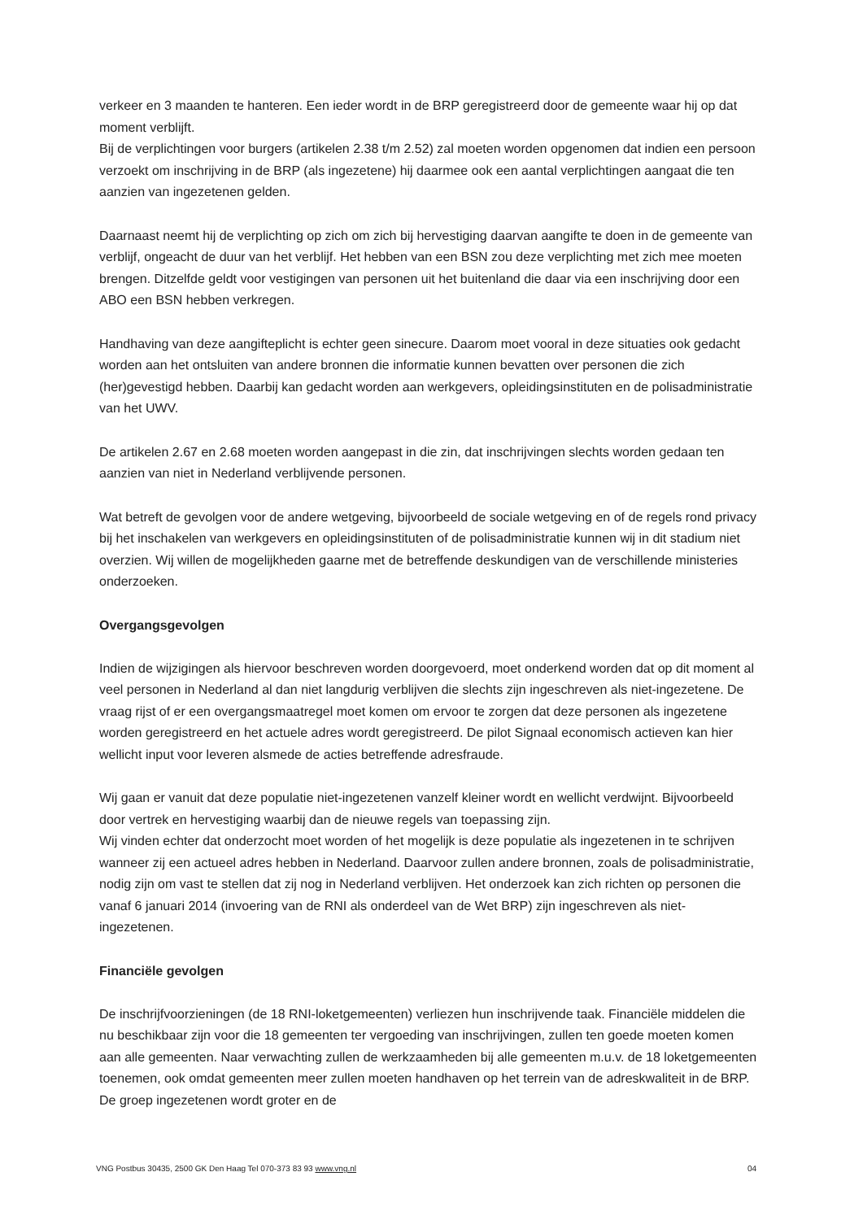verkeer en 3 maanden te hanteren. Een ieder wordt in de BRP geregistreerd door de gemeente waar hij op dat moment verblijft.
Bij de verplichtingen voor burgers (artikelen 2.38 t/m 2.52) zal moeten worden opgenomen dat indien een persoon verzoekt om inschrijving in de BRP (als ingezetene) hij daarmee ook een aantal verplichtingen aangaat die ten aanzien van ingezetenen gelden.
Daarnaast neemt hij de verplichting op zich om zich bij hervestiging daarvan aangifte te doen in de gemeente van verblijf, ongeacht de duur van het verblijf. Het hebben van een BSN zou deze verplichting met zich mee moeten brengen. Ditzelfde geldt voor vestigingen van personen uit het buitenland die daar via een inschrijving door een ABO een BSN hebben verkregen.
Handhaving van deze aangifteplicht is echter geen sinecure. Daarom moet vooral in deze situaties ook gedacht worden aan het ontsluiten van andere bronnen die informatie kunnen bevatten over personen die zich (her)gevestigd hebben. Daarbij kan gedacht worden aan werkgevers, opleidingsinstituten en de polisadministratie van het UWV.
De artikelen 2.67 en 2.68 moeten worden aangepast in die zin, dat inschrijvingen slechts worden gedaan ten aanzien van niet in Nederland verblijvende personen.
Wat betreft de gevolgen voor de andere wetgeving, bijvoorbeeld de sociale wetgeving en of de regels rond privacy bij het inschakelen van werkgevers en opleidingsinstituten of de polisadministratie kunnen wij in dit stadium niet overzien. Wij willen de mogelijkheden gaarne met de betreffende deskundigen van de verschillende ministeries onderzoeken.
Overgangsgevolgen
Indien de wijzigingen als hiervoor beschreven worden doorgevoerd, moet onderkend worden dat op dit moment al veel personen in Nederland al dan niet langdurig verblijven die slechts zijn ingeschreven als niet-ingezetene. De vraag rijst of er een overgangsmaatregel moet komen om ervoor te zorgen dat deze personen als ingezetene worden geregistreerd en het actuele adres wordt geregistreerd. De pilot Signaal economisch actieven kan hier wellicht input voor leveren alsmede de acties betreffende adresfraude.
Wij gaan er vanuit dat deze populatie niet-ingezetenen vanzelf kleiner wordt en wellicht verdwijnt. Bijvoorbeeld door vertrek en hervestiging waarbij dan de nieuwe regels van toepassing zijn.
Wij vinden echter dat onderzocht moet worden of het mogelijk is deze populatie als ingezetenen in te schrijven wanneer zij een actueel adres hebben in Nederland. Daarvoor zullen andere bronnen, zoals de polisadministratie, nodig zijn om vast te stellen dat zij nog in Nederland verblijven. Het onderzoek kan zich richten op personen die vanaf 6 januari 2014 (invoering van de RNI als onderdeel van de Wet BRP) zijn ingeschreven als niet-ingezetenen.
Financiële gevolgen
De inschrijfvoorzieningen (de 18 RNI-loketgemeenten) verliezen hun inschrijvende taak. Financiële middelen die nu beschikbaar zijn voor die 18 gemeenten ter vergoeding van inschrijvingen, zullen ten goede moeten komen aan alle gemeenten. Naar verwachting zullen de werkzaamheden bij alle gemeenten m.u.v. de 18 loketgemeenten toenemen, ook omdat gemeenten meer zullen moeten handhaven op het terrein van de adreskwaliteit in de BRP. De groep ingezetenen wordt groter en de
VNG Postbus 30435, 2500 GK Den Haag Tel 070-373 83 93 www.vng.nl 04